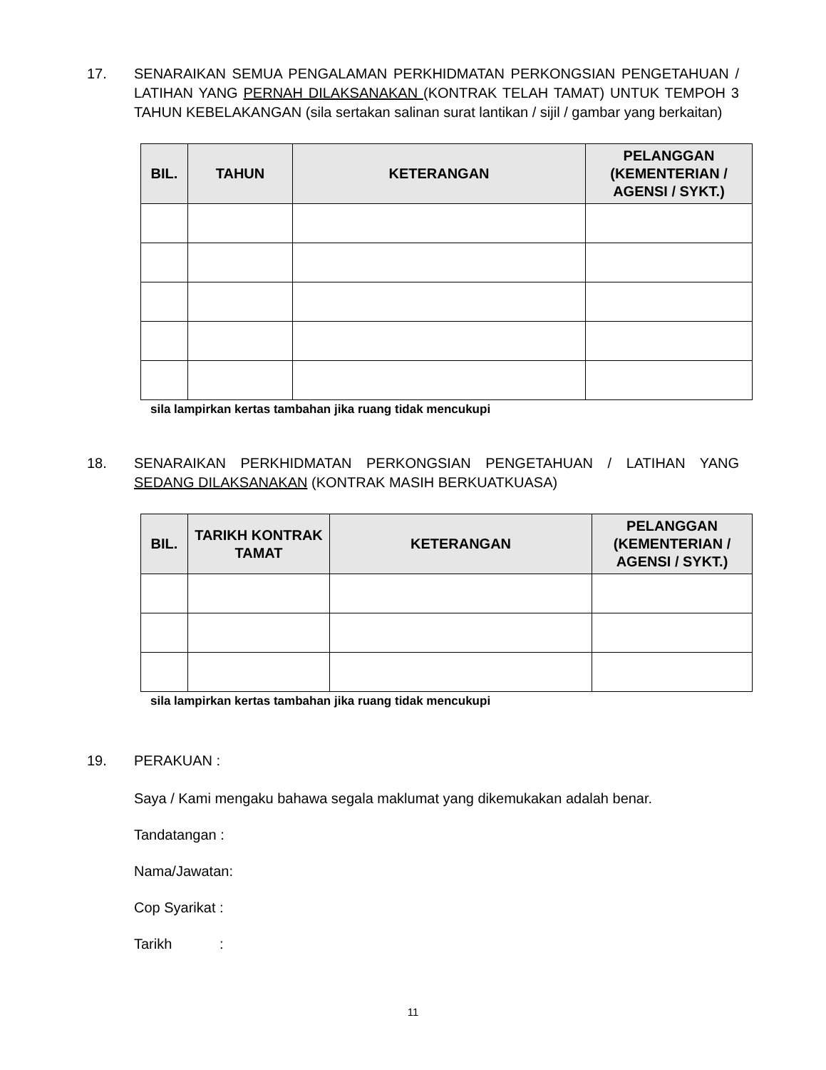17. SENARAIKAN SEMUA PENGALAMAN PERKHIDMATAN PERKONGSIAN PENGETAHUAN / LATIHAN YANG PERNAH DILAKSANAKAN (KONTRAK TELAH TAMAT) UNTUK TEMPOH 3 TAHUN KEBELAKANGAN (sila sertakan salinan surat lantikan / sijil / gambar yang berkaitan)
| BIL. | TAHUN | KETERANGAN | PELANGGAN (KEMENTERIAN / AGENSI / SYKT.) |
| --- | --- | --- | --- |
sila lampirkan kertas tambahan jika ruang tidak mencukupi
18. SENARAIKAN PERKHIDMATAN PERKONGSIAN PENGETAHUAN / LATIHAN YANG SEDANG DILAKSANAKAN (KONTRAK MASIH BERKUATKUASA)
| BIL. | TARIKH KONTRAK TAMAT | KETERANGAN | PELANGGAN (KEMENTERIAN / AGENSI / SYKT.) |
| --- | --- | --- | --- |
sila lampirkan kertas tambahan jika ruang tidak mencukupi
19. PERAKUAN :
Saya / Kami mengaku bahawa segala maklumat yang dikemukakan adalah benar.
Tandatangan :
Nama/Jawatan:
Cop Syarikat :
Tarikh :
11